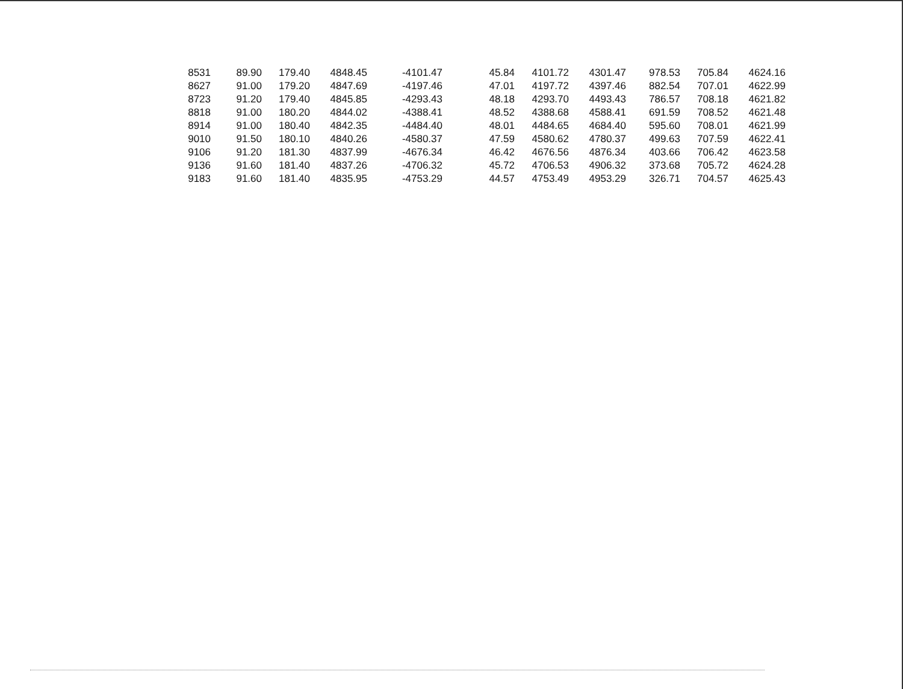| 8531 | 89.90 | 179.40 | 4848.45 | -4101.47 | 45.84 | 4101.72 | 4301.47 | 978.53 | 705.84 | 4624.16 |
| 8627 | 91.00 | 179.20 | 4847.69 | -4197.46 | 47.01 | 4197.72 | 4397.46 | 882.54 | 707.01 | 4622.99 |
| 8723 | 91.20 | 179.40 | 4845.85 | -4293.43 | 48.18 | 4293.70 | 4493.43 | 786.57 | 708.18 | 4621.82 |
| 8818 | 91.00 | 180.20 | 4844.02 | -4388.41 | 48.52 | 4388.68 | 4588.41 | 691.59 | 708.52 | 4621.48 |
| 8914 | 91.00 | 180.40 | 4842.35 | -4484.40 | 48.01 | 4484.65 | 4684.40 | 595.60 | 708.01 | 4621.99 |
| 9010 | 91.50 | 180.10 | 4840.26 | -4580.37 | 47.59 | 4580.62 | 4780.37 | 499.63 | 707.59 | 4622.41 |
| 9106 | 91.20 | 181.30 | 4837.99 | -4676.34 | 46.42 | 4676.56 | 4876.34 | 403.66 | 706.42 | 4623.58 |
| 9136 | 91.60 | 181.40 | 4837.26 | -4706.32 | 45.72 | 4706.53 | 4906.32 | 373.68 | 705.72 | 4624.28 |
| 9183 | 91.60 | 181.40 | 4835.95 | -4753.29 | 44.57 | 4753.49 | 4953.29 | 326.71 | 704.57 | 4625.43 |